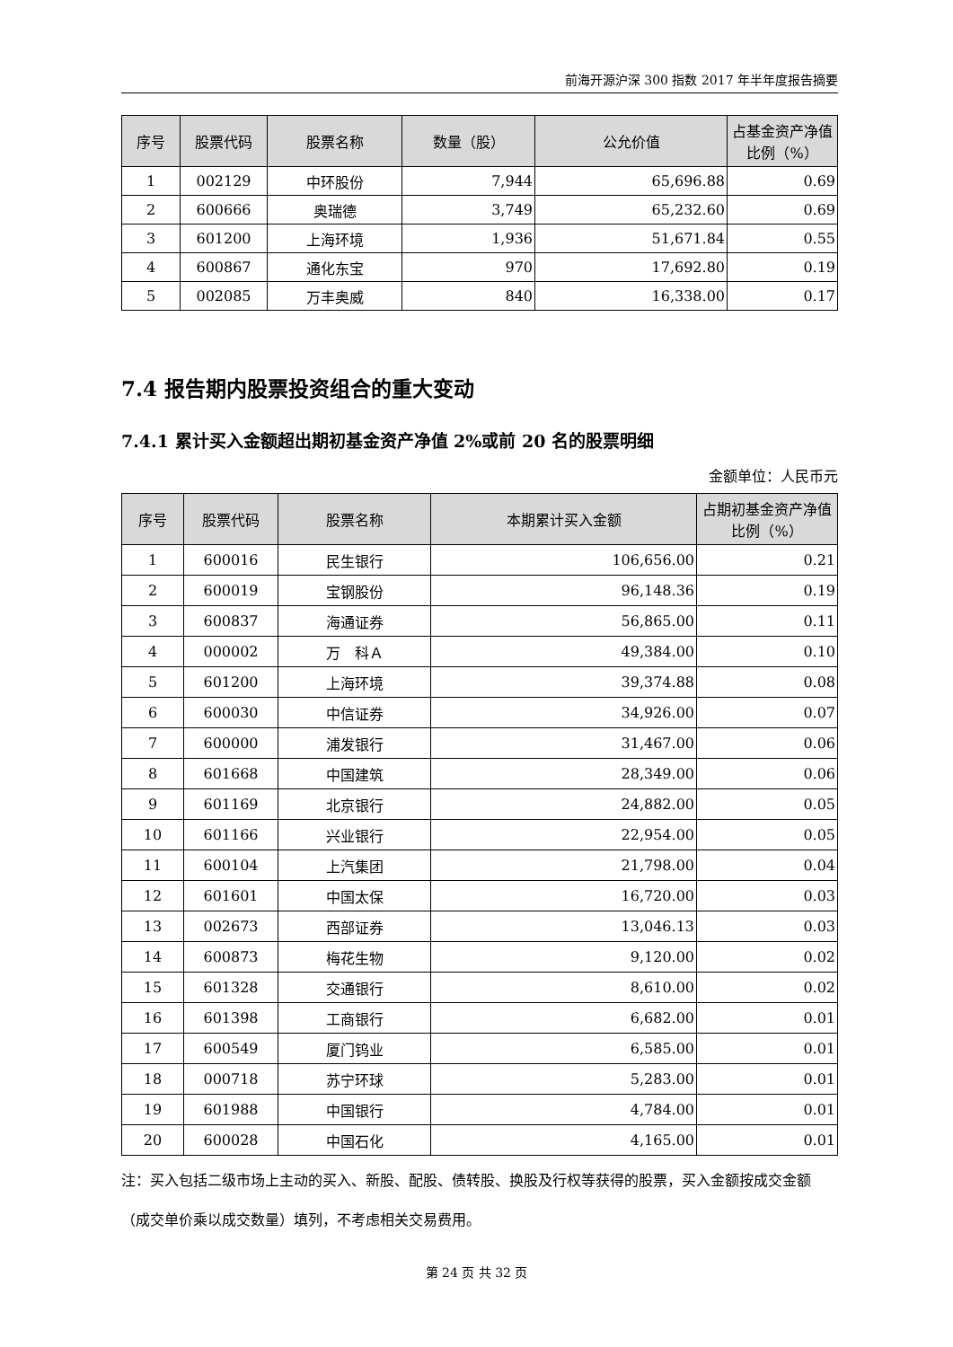前海开源沪深 300 指数 2017 年半年度报告摘要
| 序号 | 股票代码 | 股票名称 | 数量（股） | 公允价值 | 占基金资产净值比例（%） |
| --- | --- | --- | --- | --- | --- |
| 1 | 002129 | 中环股份 | 7,944 | 65,696.88 | 0.69 |
| 2 | 600666 | 奥瑞德 | 3,749 | 65,232.60 | 0.69 |
| 3 | 601200 | 上海环境 | 1,936 | 51,671.84 | 0.55 |
| 4 | 600867 | 通化东宝 | 970 | 17,692.80 | 0.19 |
| 5 | 002085 | 万丰奥威 | 840 | 16,338.00 | 0.17 |
7.4 报告期内股票投资组合的重大变动
7.4.1 累计买入金额超出期初基金资产净值 2%或前 20 名的股票明细
金额单位：人民币元
| 序号 | 股票代码 | 股票名称 | 本期累计买入金额 | 占期初基金资产净值比例（%） |
| --- | --- | --- | --- | --- |
| 1 | 600016 | 民生银行 | 106,656.00 | 0.21 |
| 2 | 600019 | 宝钢股份 | 96,148.36 | 0.19 |
| 3 | 600837 | 海通证券 | 56,865.00 | 0.11 |
| 4 | 000002 | 万 科Ａ | 49,384.00 | 0.10 |
| 5 | 601200 | 上海环境 | 39,374.88 | 0.08 |
| 6 | 600030 | 中信证券 | 34,926.00 | 0.07 |
| 7 | 600000 | 浦发银行 | 31,467.00 | 0.06 |
| 8 | 601668 | 中国建筑 | 28,349.00 | 0.06 |
| 9 | 601169 | 北京银行 | 24,882.00 | 0.05 |
| 10 | 601166 | 兴业银行 | 22,954.00 | 0.05 |
| 11 | 600104 | 上汽集团 | 21,798.00 | 0.04 |
| 12 | 601601 | 中国太保 | 16,720.00 | 0.03 |
| 13 | 002673 | 西部证券 | 13,046.13 | 0.03 |
| 14 | 600873 | 梅花生物 | 9,120.00 | 0.02 |
| 15 | 601328 | 交通银行 | 8,610.00 | 0.02 |
| 16 | 601398 | 工商银行 | 6,682.00 | 0.01 |
| 17 | 600549 | 厦门钨业 | 6,585.00 | 0.01 |
| 18 | 000718 | 苏宁环球 | 5,283.00 | 0.01 |
| 19 | 601988 | 中国银行 | 4,784.00 | 0.01 |
| 20 | 600028 | 中国石化 | 4,165.00 | 0.01 |
注：买入包括二级市场上主动的买入、新股、配股、债转股、换股及行权等获得的股票，买入金额按成交金额（成交单价乘以成交数量）填列，不考虑相关交易费用。
第 24 页 共 32 页